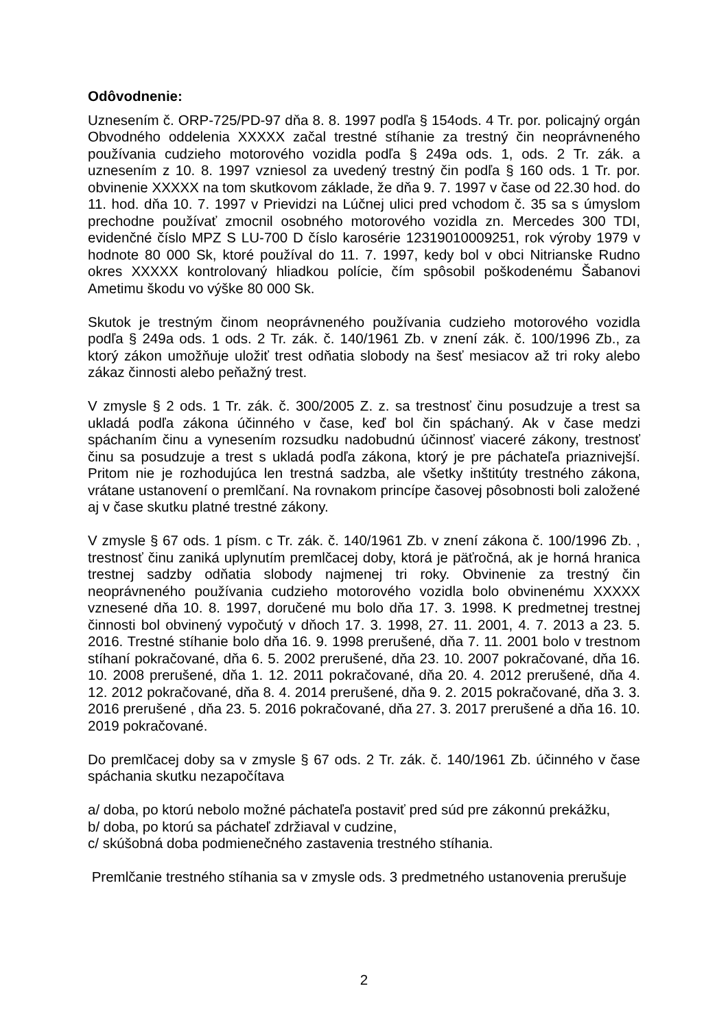Odôvodnenie:
Uznesením č. ORP-725/PD-97 dňa 8. 8. 1997 podľa § 154ods. 4 Tr. por. policajný orgán Obvodného oddelenia XXXXX začal trestné stíhanie za trestný čin neoprávneného používania cudzieho motorového vozidla podľa § 249a ods. 1, ods. 2 Tr. zák. a uznesením z 10. 8. 1997 vzniesol za uvedený trestný čin podľa § 160 ods. 1 Tr. por. obvinenie XXXXX na tom skutkovom základe, že dňa 9. 7. 1997 v čase od 22.30 hod. do 11. hod. dňa 10. 7. 1997 v Prievidzi na Lúčnej ulici pred vchodom č. 35 sa s úmyslom prechodne používať zmocnil osobného motorového vozidla zn. Mercedes 300 TDI, evidenčné číslo MPZ S LU-700 D číslo karosérie 12319010009251, rok výroby 1979 v hodnote 80 000 Sk, ktoré používal do 11. 7. 1997, kedy bol v obci Nitrianske Rudno okres XXXXX kontrolovaný hliadkou polície, čím spôsobil poškodenému Šabanovi Ametimu škodu vo výške 80 000 Sk.
Skutok je trestným činom neoprávneného používania cudzieho motorového vozidla podľa § 249a ods. 1 ods. 2 Tr. zák. č. 140/1961 Zb. v znení zák. č. 100/1996 Zb., za ktorý zákon umožňuje uložiť trest odňatia slobody na šesť mesiacov až tri roky alebo zákaz činnosti alebo peňažný trest.
V zmysle § 2 ods. 1 Tr. zák. č. 300/2005 Z. z. sa trestnosť činu posudzuje a trest sa ukladá podľa zákona účinného v čase, keď bol čin spáchaný. Ak v čase medzi spáchaním činu a vynesením rozsudku nadobudnú účinnosť viaceré zákony, trestnosť činu sa posudzuje a trest s ukladá podľa zákona, ktorý je pre páchateľa priaznivejší. Pritom nie je rozhodujúca len trestná sadzba, ale všetky inštitúty trestného zákona, vrátane ustanovení o premlčaní. Na rovnakom princípe časovej pôsobnosti boli založené aj v čase skutku platné trestné zákony.
V zmysle § 67 ods. 1 písm. c Tr. zák. č. 140/1961 Zb. v znení zákona č. 100/1996 Zb. , trestnosť činu zaniká uplynutím premlčacej doby, ktorá je päťročná, ak je horná hranica trestnej sadzby odňatia slobody najmenej tri roky. Obvinenie za trestný čin neoprávneného používania cudzieho motorového vozidla bolo obvinenému XXXXX vznesené dňa 10. 8. 1997, doručené mu bolo dňa 17. 3. 1998. K predmetnej trestnej činnosti bol obvinený vypočutý v dňoch 17. 3. 1998, 27. 11. 2001, 4. 7. 2013 a 23. 5. 2016. Trestné stíhanie bolo dňa 16. 9. 1998 prerušené, dňa 7. 11. 2001 bolo v trestnom stíhaní pokračované, dňa 6. 5. 2002 prerušené, dňa 23. 10. 2007 pokračované, dňa 16. 10. 2008 prerušené, dňa 1. 12. 2011 pokračované, dňa 20. 4. 2012 prerušené, dňa 4. 12. 2012 pokračované, dňa 8. 4. 2014 prerušené, dňa 9. 2. 2015 pokračované, dňa 3. 3. 2016 prerušené , dňa 23. 5. 2016 pokračované, dňa 27. 3. 2017 prerušené a dňa 16. 10. 2019 pokračované.
Do premlčacej doby sa v zmysle § 67 ods. 2 Tr. zák. č. 140/1961 Zb. účinného v čase spáchania skutku nezapočítava
a/ doba, po ktorú nebolo možné páchateľa postaviť pred súd pre zákonnú prekážku,
b/ doba, po ktorú sa páchateľ zdržiaval v cudzine,
c/ skúšobná doba podmienečného zastavenia trestného stíhania.
Premlčanie trestného stíhania sa v zmysle ods. 3 predmetného ustanovenia prerušuje
2